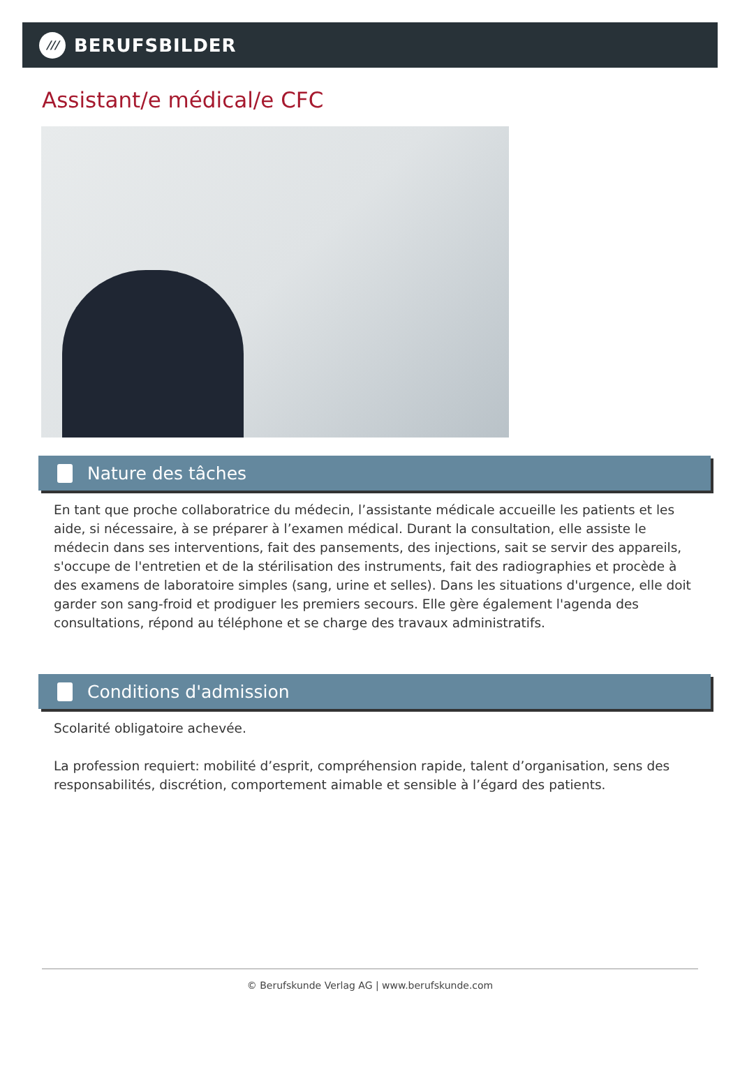///
BERUFSBILDER
Assistant/e médical/e CFC
Nature des tâches
En tant que proche collaboratrice du médecin, l’assistante médicale accueille les patients et les aide, si nécessaire, à se préparer à l’examen médical. Durant la consultation, elle assiste le médecin dans ses interventions, fait des pansements, des injections, sait se servir des appareils, s'occupe de l'entretien et de la stérilisation des instruments, fait des radiographies et procède à des examens de laboratoire simples (sang, urine et selles). Dans les situations d'urgence, elle doit garder son sang-froid et prodiguer les premiers secours. Elle gère également l'agenda des consultations, répond au téléphone et se charge des travaux administratifs.
Conditions d'admission
Scolarité obligatoire achevée.
La profession requiert: mobilité d’esprit, compréhension rapide, talent d’organisation, sens des responsabilités, discrétion, comportement aimable et sensible à l’égard des patients.
© Berufskunde Verlag AG | www.berufskunde.com